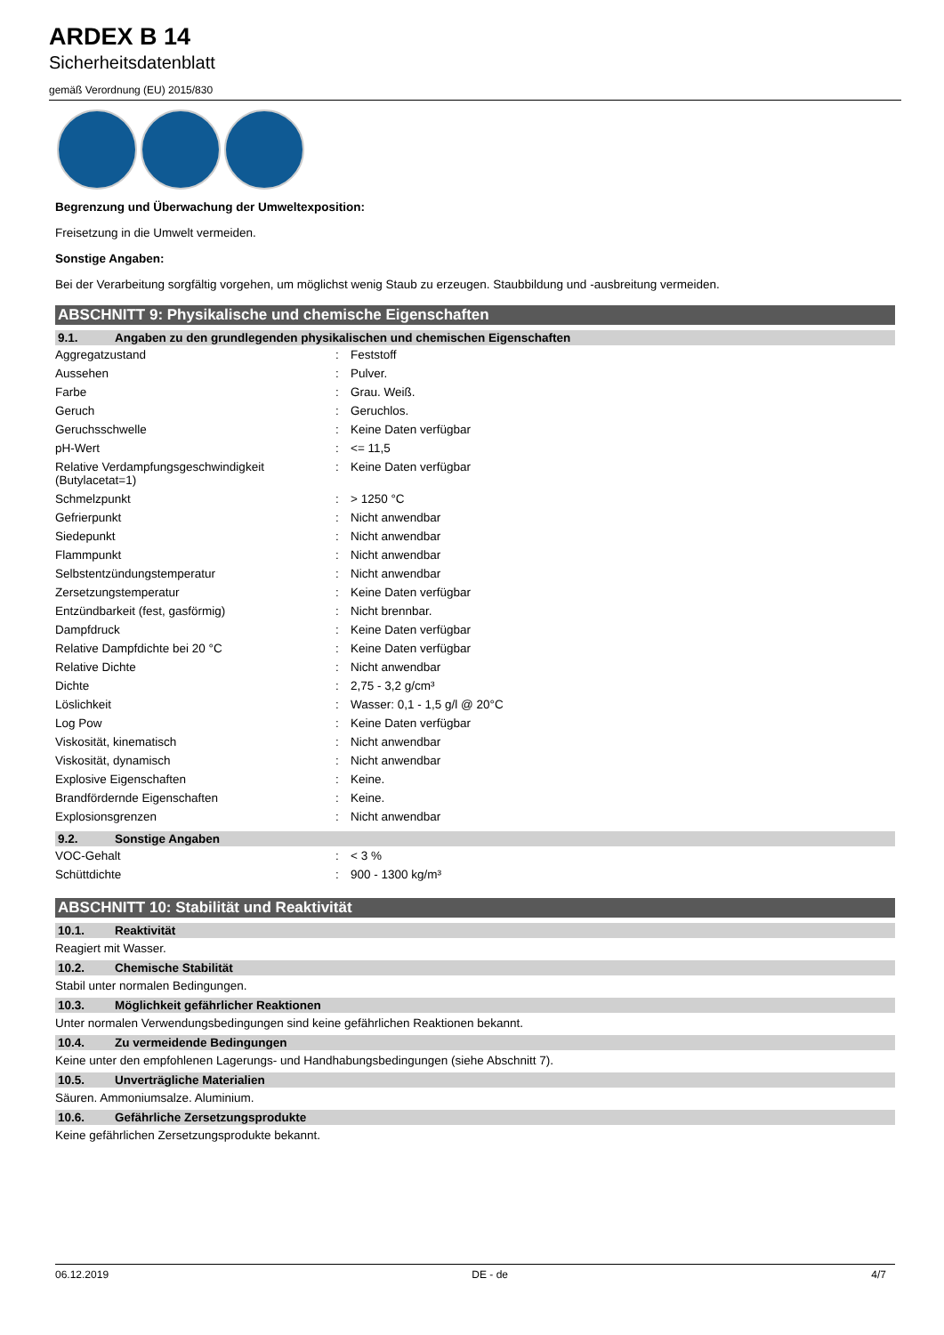ARDEX B 14
Sicherheitsdatenblatt
gemäß Verordnung (EU) 2015/830
Begrenzung und Überwachung der Umweltexposition:
Freisetzung in die Umwelt vermeiden.
Sonstige Angaben:
Bei der Verarbeitung sorgfältig vorgehen, um möglichst wenig Staub zu erzeugen. Staubbildung und -ausbreitung vermeiden.
ABSCHNITT 9: Physikalische und chemische Eigenschaften
9.1. Angaben zu den grundlegenden physikalischen und chemischen Eigenschaften
| Aggregatzustand | : | Feststoff |
| Aussehen | : | Pulver. |
| Farbe | : | Grau. Weiß. |
| Geruch | : | Geruchlos. |
| Geruchsschwelle | : | Keine Daten verfügbar |
| pH-Wert | : | <= 11,5 |
| Relative Verdampfungsgeschwindigkeit (Butylacetat=1) | : | Keine Daten verfügbar |
| Schmelzpunkt | : | > 1250 °C |
| Gefrierpunkt | : | Nicht anwendbar |
| Siedepunkt | : | Nicht anwendbar |
| Flammpunkt | : | Nicht anwendbar |
| Selbstentzündungstemperatur | : | Nicht anwendbar |
| Zersetzungstemperatur | : | Keine Daten verfügbar |
| Entzündbarkeit (fest, gasförmig) | : | Nicht brennbar. |
| Dampfdruck | : | Keine Daten verfügbar |
| Relative Dampfdichte bei 20 °C | : | Keine Daten verfügbar |
| Relative Dichte | : | Nicht anwendbar |
| Dichte | : | 2,75 - 3,2 g/cm³ |
| Löslichkeit | : | Wasser: 0,1 - 1,5 g/l @ 20°C |
| Log Pow | : | Keine Daten verfügbar |
| Viskosität, kinematisch | : | Nicht anwendbar |
| Viskosität, dynamisch | : | Nicht anwendbar |
| Explosive Eigenschaften | : | Keine. |
| Brandfördernde Eigenschaften | : | Keine. |
| Explosionsgrenzen | : | Nicht anwendbar |
9.2. Sonstige Angaben
| VOC-Gehalt | : | < 3 % |
| Schüttdichte | : | 900 - 1300 kg/m³ |
ABSCHNITT 10: Stabilität und Reaktivität
10.1. Reaktivität
Reagiert mit Wasser.
10.2. Chemische Stabilität
Stabil unter normalen Bedingungen.
10.3. Möglichkeit gefährlicher Reaktionen
Unter normalen Verwendungsbedingungen sind keine gefährlichen Reaktionen bekannt.
10.4. Zu vermeidende Bedingungen
Keine unter den empfohlenen Lagerungs- und Handhabungsbedingungen (siehe Abschnitt 7).
10.5. Unverträgliche Materialien
Säuren. Ammoniumsalze. Aluminium.
10.6. Gefährliche Zersetzungsprodukte
Keine gefährlichen Zersetzungsprodukte bekannt.
06.12.2019 DE - de 4/7